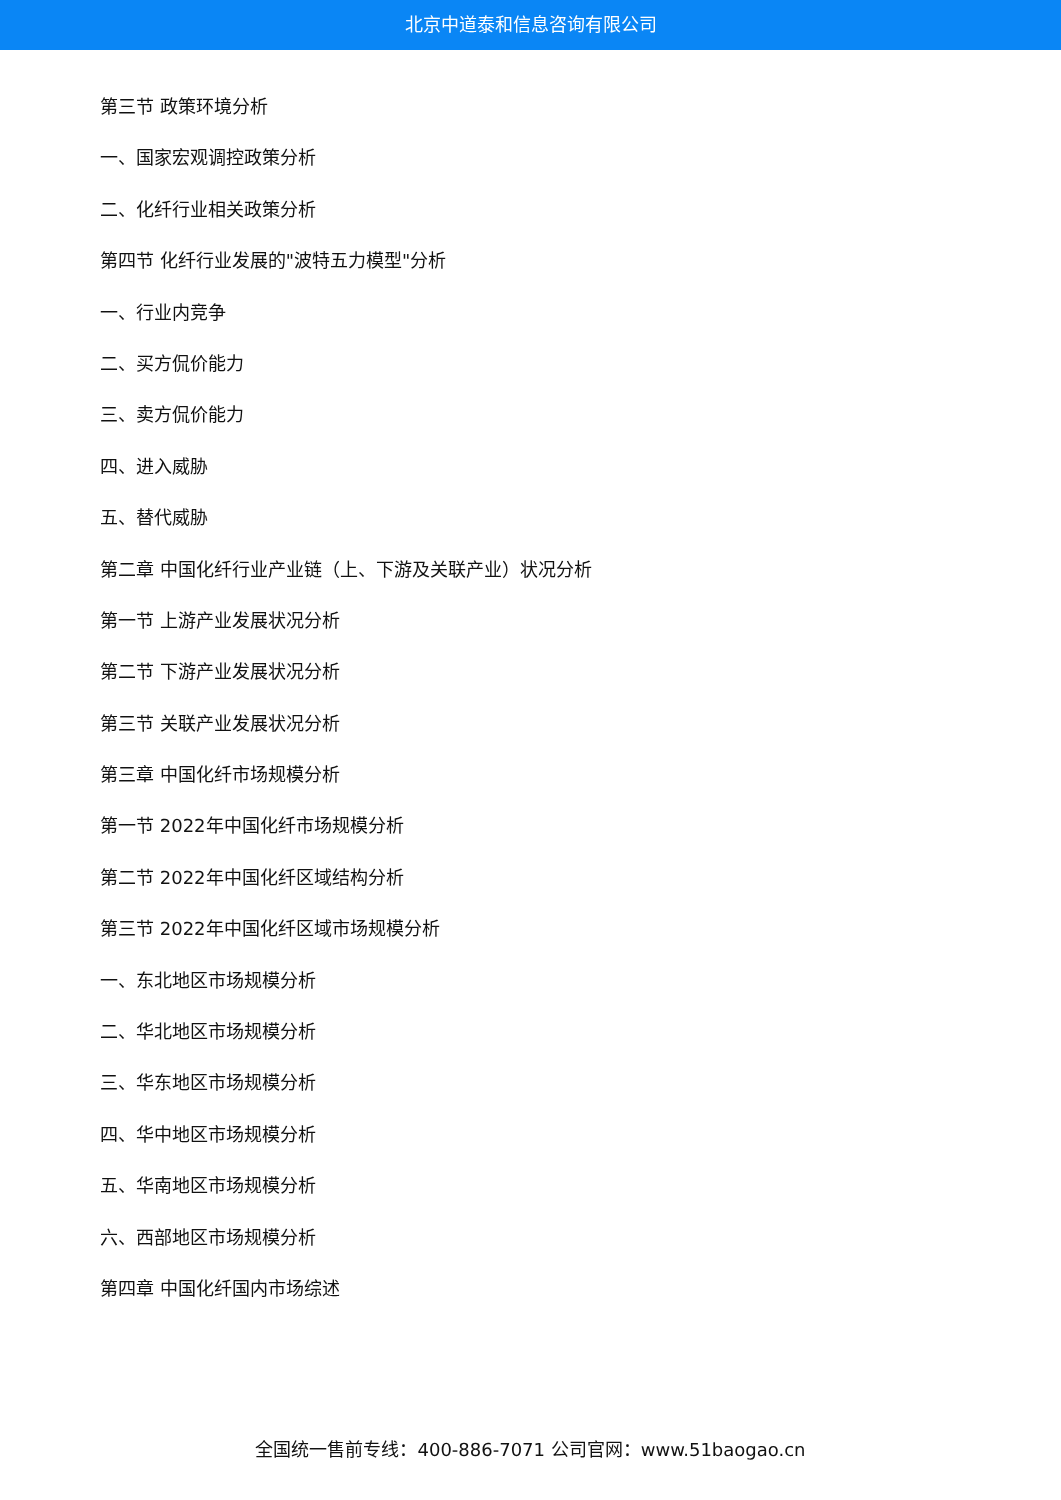北京中道泰和信息咨询有限公司
第三节 政策环境分析
一、国家宏观调控政策分析
二、化纤行业相关政策分析
第四节 化纤行业发展的"波特五力模型"分析
一、行业内竞争
二、买方侃价能力
三、卖方侃价能力
四、进入威胁
五、替代威胁
第二章 中国化纤行业产业链（上、下游及关联产业）状况分析
第一节 上游产业发展状况分析
第二节 下游产业发展状况分析
第三节 关联产业发展状况分析
第三章 中国化纤市场规模分析
第一节 2022年中国化纤市场规模分析
第二节 2022年中国化纤区域结构分析
第三节 2022年中国化纤区域市场规模分析
一、东北地区市场规模分析
二、华北地区市场规模分析
三、华东地区市场规模分析
四、华中地区市场规模分析
五、华南地区市场规模分析
六、西部地区市场规模分析
第四章 中国化纤国内市场综述
全国统一售前专线：400-886-7071 公司官网：www.51baogao.cn